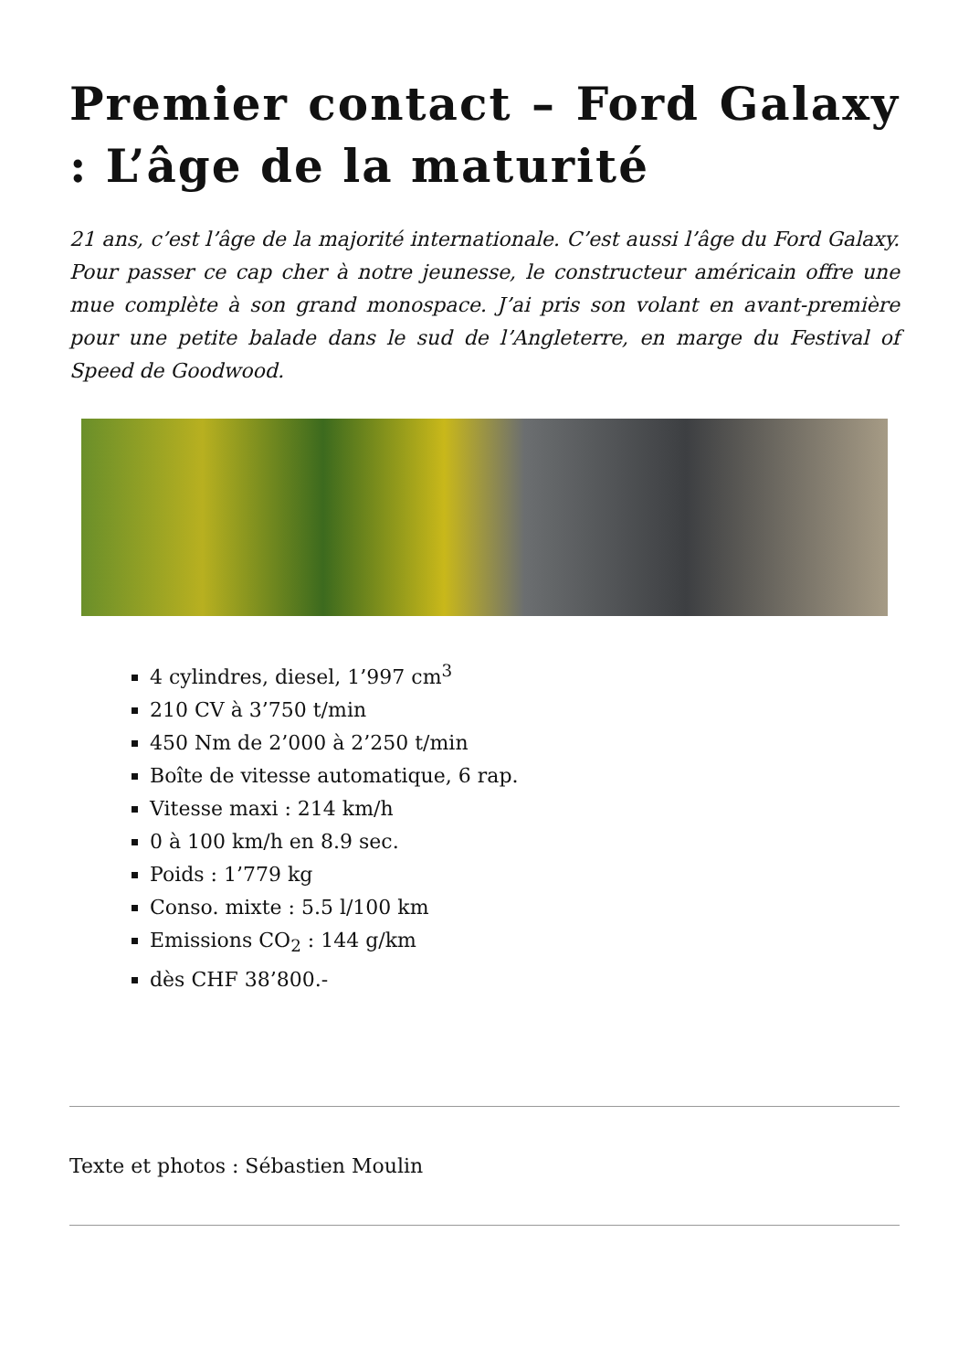Premier contact – Ford Galaxy : L’âge de la maturité
21 ans, c’est l’âge de la majorité internationale. C’est aussi l’âge du Ford Galaxy. Pour passer ce cap cher à notre jeunesse, le constructeur américain offre une mue complète à son grand monospace. J’ai pris son volant en avant-première pour une petite balade dans le sud de l’Angleterre, en marge du Festival of Speed de Goodwood.
4 cylindres, diesel, 1’997 cm<sup>3</sup>
210 CV à 3’750 t/min
450 Nm de 2’000 à 2’250 t/min
Boîte de vitesse automatique, 6 rap.
Vitesse maxi : 214 km/h
0 à 100 km/h en 8.9 sec.
Poids : 1’779 kg
Conso. mixte : 5.5 l/100 km
Emissions CO<sub>2</sub> : 144 g/km
dès CHF 38’800.-
Texte et photos : Sébastien Moulin